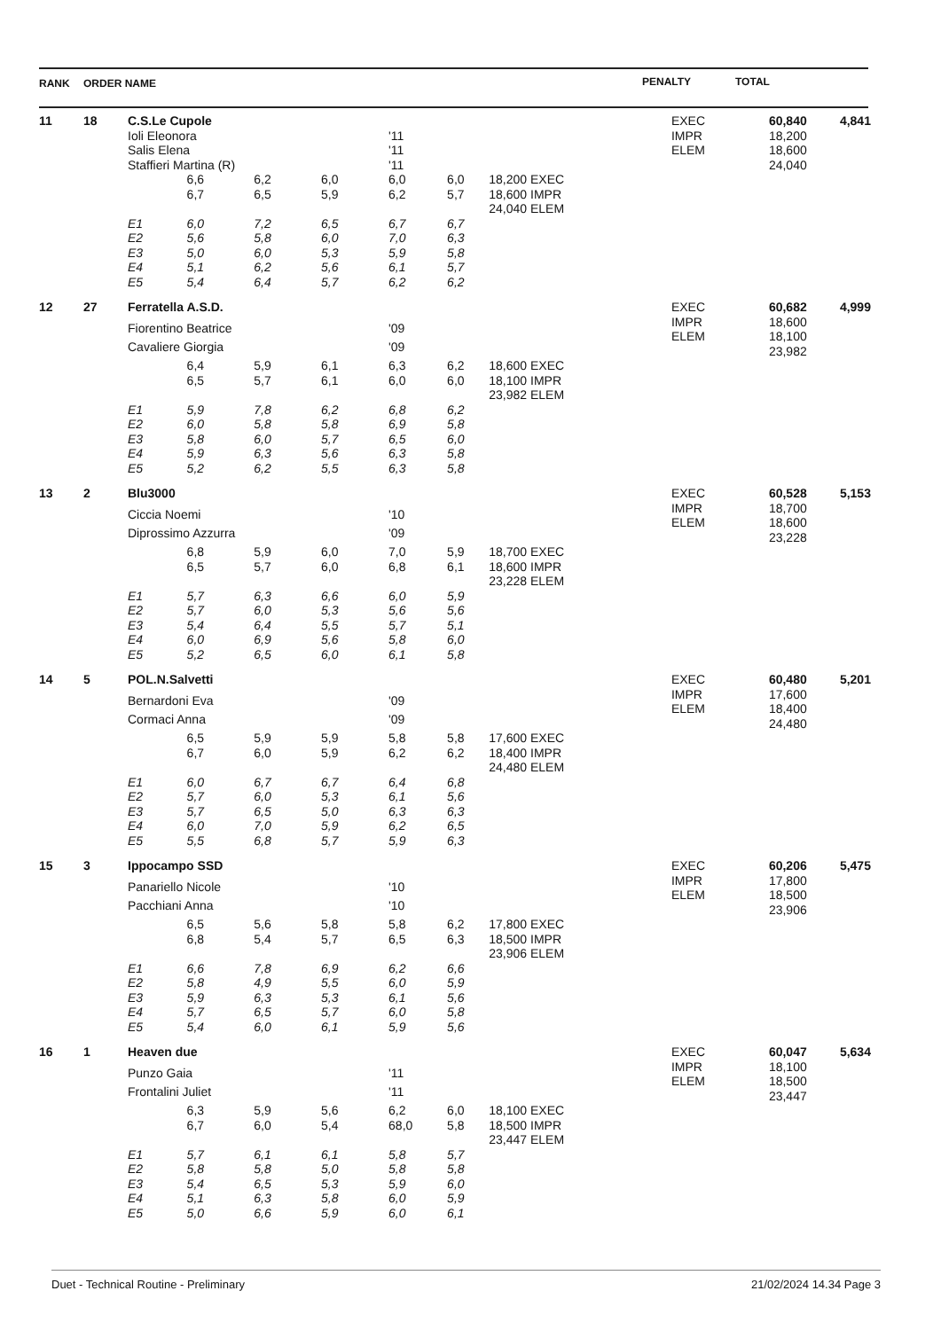| RANK | ORDER NAME | PENALTY | TOTAL |
| 11 | 18 | C.S.Le Cupole | | | | | | | EXEC IMPR ELEM | 60,840 18,200 18,600 24,040 | 4,841 |
| | | Ioli Eleonora | | | | '11 | | | | | |
| | | Salis Elena | | | | '11 | | | | | |
| | | Staffieri Martina (R) | | | | '11 | | | | | |
| | | | 6,6 | 6,2 | 6,0 | 6,0 | 6,0 | 18,200 EXEC | | | |
| | | | 6,7 | 6,5 | 5,9 | 6,2 | 5,7 | 18,600 IMPR | | | |
| | | | | | | | | 24,040 ELEM | | | |
| | | E1 | 6,0 | 7,2 | 6,5 | 6,7 | 6,7 | | | | |
| | | E2 | 5,6 | 5,8 | 6,0 | 7,0 | 6,3 | | | | |
| | | E3 | 5,0 | 6,0 | 5,3 | 5,9 | 5,8 | | | | |
| | | E4 | 5,1 | 6,2 | 5,6 | 6,1 | 5,7 | | | | |
| | | E5 | 5,4 | 6,4 | 5,7 | 6,2 | 6,2 | | | | |
| 12 | 27 | Ferratella A.S.D. | | | | | | | EXEC IMPR ELEM | 60,682 18,600 18,100 23,982 | 4,999 |
| | | Fiorentino Beatrice | | | | '09 | | | | | |
| | | Cavaliere Giorgia | | | | '09 | | | | | |
| | | | 6,4 | 5,9 | 6,1 | 6,3 | 6,2 | 18,600 EXEC | | | |
| | | | 6,5 | 5,7 | 6,1 | 6,0 | 6,0 | 18,100 IMPR | | | |
| | | | | | | | | 23,982 ELEM | | | |
| | | E1 | 5,9 | 7,8 | 6,2 | 6,8 | 6,2 | | | | |
| | | E2 | 6,0 | 5,8 | 5,8 | 6,9 | 5,8 | | | | |
| | | E3 | 5,8 | 6,0 | 5,7 | 6,5 | 6,0 | | | | |
| | | E4 | 5,9 | 6,3 | 5,6 | 6,3 | 5,8 | | | | |
| | | E5 | 5,2 | 6,2 | 5,5 | 6,3 | 5,8 | | | | |
| 13 | 2 | Blu3000 | | | | | | | EXEC IMPR ELEM | 60,528 18,700 18,600 23,228 | 5,153 |
| | | Ciccia Noemi | | | | '10 | | | | | |
| | | Diprossimo Azzurra | | | | '09 | | | | | |
| | | | 6,8 | 5,9 | 6,0 | 7,0 | 5,9 | 18,700 EXEC | | | |
| | | | 6,5 | 5,7 | 6,0 | 6,8 | 6,1 | 18,600 IMPR | | | |
| | | | | | | | | 23,228 ELEM | | | |
| | | E1 | 5,7 | 6,3 | 6,6 | 6,0 | 5,9 | | | | |
| | | E2 | 5,7 | 6,0 | 5,3 | 5,6 | 5,6 | | | | |
| | | E3 | 5,4 | 6,4 | 5,5 | 5,7 | 5,1 | | | | |
| | | E4 | 6,0 | 6,9 | 5,6 | 5,8 | 6,0 | | | | |
| | | E5 | 5,2 | 6,5 | 6,0 | 6,1 | 5,8 | | | | |
| 14 | 5 | POL.N.Salvetti | | | | | | | EXEC IMPR ELEM | 60,480 17,600 18,400 24,480 | 5,201 |
| | | Bernardoni Eva | | | | '09 | | | | | |
| | | Cormaci Anna | | | | '09 | | | | | |
| | | | 6,5 | 5,9 | 5,9 | 5,8 | 5,8 | 17,600 EXEC | | | |
| | | | 6,7 | 6,0 | 5,9 | 6,2 | 6,2 | 18,400 IMPR | | | |
| | | | | | | | | 24,480 ELEM | | | |
| | | E1 | 6,0 | 6,7 | 6,7 | 6,4 | 6,8 | | | | |
| | | E2 | 5,7 | 6,0 | 5,3 | 6,1 | 5,6 | | | | |
| | | E3 | 5,7 | 6,5 | 5,0 | 6,3 | 6,3 | | | | |
| | | E4 | 6,0 | 7,0 | 5,9 | 6,2 | 6,5 | | | | |
| | | E5 | 5,5 | 6,8 | 5,7 | 5,9 | 6,3 | | | | |
| 15 | 3 | Ippocampo SSD | | | | | | | EXEC IMPR ELEM | 60,206 17,800 18,500 23,906 | 5,475 |
| | | Panariello Nicole | | | | '10 | | | | | |
| | | Pacchiani Anna | | | | '10 | | | | | |
| | | | 6,5 | 5,6 | 5,8 | 5,8 | 6,2 | 17,800 EXEC | | | |
| | | | 6,8 | 5,4 | 5,7 | 6,5 | 6,3 | 18,500 IMPR | | | |
| | | | | | | | | 23,906 ELEM | | | |
| | | E1 | 6,6 | 7,8 | 6,9 | 6,2 | 6,6 | | | | |
| | | E2 | 5,8 | 4,9 | 5,5 | 6,0 | 5,9 | | | | |
| | | E3 | 5,9 | 6,3 | 5,3 | 6,1 | 5,6 | | | | |
| | | E4 | 5,7 | 6,5 | 5,7 | 6,0 | 5,8 | | | | |
| | | E5 | 5,4 | 6,0 | 6,1 | 5,9 | 5,6 | | | | |
| 16 | 1 | Heaven due | | | | | | | EXEC IMPR ELEM | 60,047 18,100 18,500 23,447 | 5,634 |
| | | Punzo Gaia | | | | '11 | | | | | |
| | | Frontalini Juliet | | | | '11 | | | | | |
| | | | 6,3 | 5,9 | 5,6 | 6,2 | 6,0 | 18,100 EXEC | | | |
| | | | 6,7 | 6,0 | 5,4 | 68,0 | 5,8 | 18,500 IMPR | | | |
| | | | | | | | | 23,447 ELEM | | | |
| | | E1 | 5,7 | 6,1 | 6,1 | 5,8 | 5,7 | | | | |
| | | E2 | 5,8 | 5,8 | 5,0 | 5,8 | 5,8 | | | | |
| | | E3 | 5,4 | 6,5 | 5,3 | 5,9 | 6,0 | | | | |
| | | E4 | 5,1 | 6,3 | 5,8 | 6,0 | 5,9 | | | | |
| | | E5 | 5,0 | 6,6 | 5,9 | 6,0 | 6,1 | | | | |
Duet - Technical Routine - Preliminary 21/02/2024 14.34 Page 3